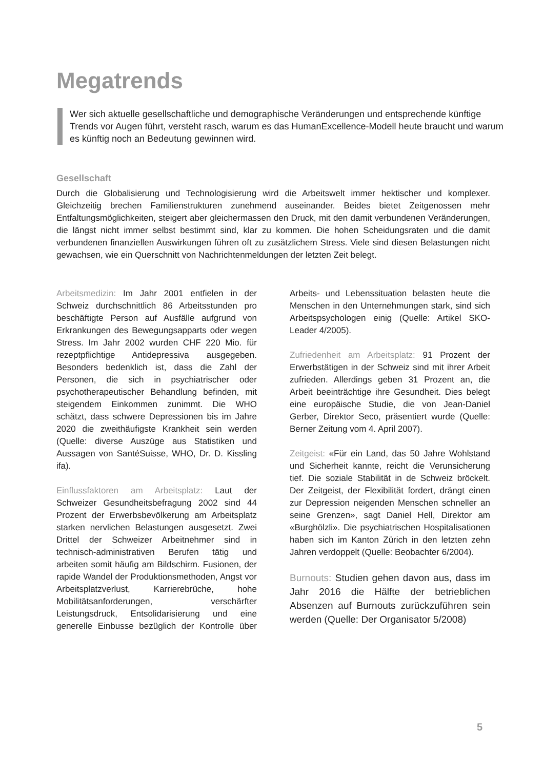Megatrends
Wer sich aktuelle gesellschaftliche und demographische Veränderungen und entsprechende künftige Trends vor Augen führt, versteht rasch, warum es das HumanExcellence-Modell heute braucht und warum es künftig noch an Bedeutung gewinnen wird.
Gesellschaft
Durch die Globalisierung und Technologisierung wird die Arbeitswelt immer hektischer und komplexer. Gleichzeitig brechen Familienstrukturen zunehmend auseinander. Beides bietet Zeitgenossen mehr Entfaltungsmöglichkeiten, steigert aber gleichermassen den Druck, mit den damit verbundenen Veränderungen, die längst nicht immer selbst bestimmt sind, klar zu kommen. Die hohen Scheidungsraten und die damit verbundenen finanziellen Auswirkungen führen oft zu zusätzlichem Stress. Viele sind diesen Belastungen nicht gewachsen, wie ein Querschnitt von Nachrichtenmeldungen der letzten Zeit belegt.
Arbeitsmedizin: Im Jahr 2001 entfielen in der Schweiz durchschnittlich 86 Arbeitsstunden pro beschäftigte Person auf Ausfälle aufgrund von Erkrankungen des Bewegungsapparts oder wegen Stress. Im Jahr 2002 wurden CHF 220 Mio. für rezeptpflichtige Antidepressiva ausgegeben. Besonders bedenklich ist, dass die Zahl der Personen, die sich in psychiatrischer oder psychotherapeutischer Behandlung befinden, mit steigendem Einkommen zunimmt. Die WHO schätzt, dass schwere Depressionen bis im Jahre 2020 die zweithäufigste Krankheit sein werden (Quelle: diverse Auszüge aus Statistiken und Aussagen von SantéSuisse, WHO, Dr. D. Kissling ifa).
Einflussfaktoren am Arbeitsplatz: Laut der Schweizer Gesundheitsbefragung 2002 sind 44 Prozent der Erwerbsbevölkerung am Arbeitsplatz starken nervlichen Belastungen ausgesetzt. Zwei Drittel der Schweizer Arbeitnehmer sind in technisch-administrativen Berufen tätig und arbeiten somit häufig am Bildschirm. Fusionen, der rapide Wandel der Produktionsmethoden, Angst vor Arbeitsplatzverlust, Karrierebrüche, hohe Mobilitätsanforderungen, verschärfter Leistungsdruck, Entsolidarisierung und eine generelle Einbusse bezüglich der Kontrolle über Arbeits- und Lebenssituation belasten heute die Menschen in den Unternehmungen stark, sind sich Arbeitspsychologen einig (Quelle: Artikel SKO-Leader 4/2005).
Zufriedenheit am Arbeitsplatz: 91 Prozent der Erwerbstätigen in der Schweiz sind mit ihrer Arbeit zufrieden. Allerdings geben 31 Prozent an, die Arbeit beeinträchtige ihre Gesundheit. Dies belegt eine europäische Studie, die von Jean-Daniel Gerber, Direktor Seco, präsentiert wurde (Quelle: Berner Zeitung vom 4. April 2007).
Zeitgeist: «Für ein Land, das 50 Jahre Wohlstand und Sicherheit kannte, reicht die Verunsicherung tief. Die soziale Stabilität in de Schweiz bröckelt. Der Zeitgeist, der Flexibilität fordert, drängt einen zur Depression neigenden Menschen schneller an seine Grenzen», sagt Daniel Hell, Direktor am «Burghölzli». Die psychiatrischen Hospitalisationen haben sich im Kanton Zürich in den letzten zehn Jahren verdoppelt (Quelle: Beobachter 6/2004).
Burnouts: Studien gehen davon aus, dass im Jahr 2016 die Hälfte der betrieblichen Absenzen auf Burnouts zurückzuführen sein werden (Quelle: Der Organisator 5/2008)
5